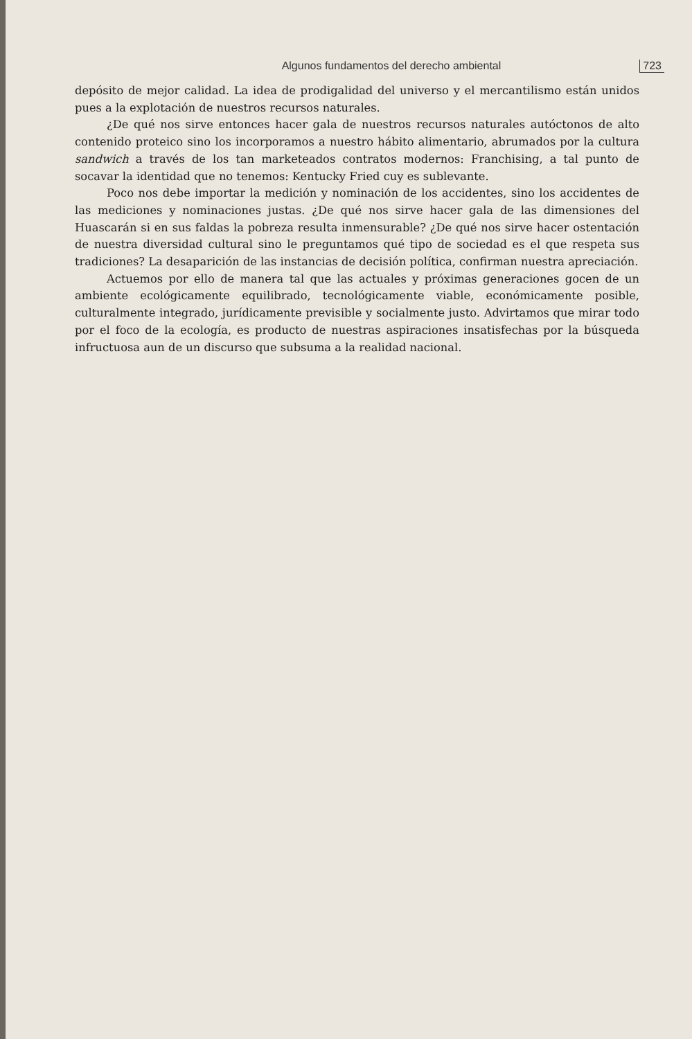Algunos fundamentos del derecho ambiental 723
depósito de mejor calidad. La idea de prodigalidad del universo y el mercantilismo están unidos pues a la explotación de nuestros recursos naturales.
¿De qué nos sirve entonces hacer gala de nuestros recursos naturales autóctonos de alto contenido proteico sino los incorporamos a nuestro hábito alimentario, abrumados por la cultura sandwich a través de los tan marketeados contratos modernos: Franchising, a tal punto de socavar la identidad que no tenemos: Kentucky Fried cuy es sublevante.
Poco nos debe importar la medición y nominación de los accidentes, sino los accidentes de las mediciones y nominaciones justas. ¿De qué nos sirve hacer gala de las dimensiones del Huascarán si en sus faldas la pobreza resulta inmensurable? ¿De qué nos sirve hacer ostentación de nuestra diversidad cultural sino le preguntamos qué tipo de sociedad es el que respeta sus tradiciones? La desaparición de las instancias de decisión política, confirman nuestra apreciación.
Actuemos por ello de manera tal que las actuales y próximas generaciones gocen de un ambiente ecológicamente equilibrado, tecnológicamente viable, económicamente posible, culturalmente integrado, jurídicamente previsible y socialmente justo. Advirtamos que mirar todo por el foco de la ecología, es producto de nuestras aspiraciones insatisfechas por la búsqueda infructuosa aun de un discurso que subsuma a la realidad nacional.